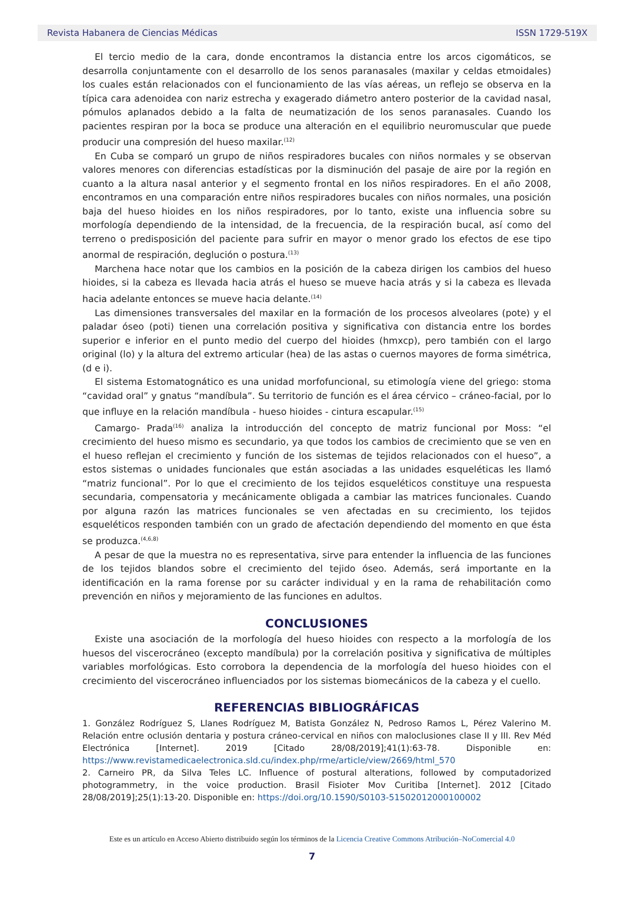Revista Habanera de Ciencias Médicas ISSN 1729-519X
El tercio medio de la cara, donde encontramos la distancia entre los arcos cigomáticos, se desarrolla conjuntamente con el desarrollo de los senos paranasales (maxilar y celdas etmoidales) los cuales están relacionados con el funcionamiento de las vías aéreas, un reflejo se observa en la típica cara adenoidea con nariz estrecha y exagerado diámetro antero posterior de la cavidad nasal, pómulos aplanados debido a la falta de neumatización de los senos paranasales. Cuando los pacientes respiran por la boca se produce una alteración en el equilibrio neuromuscular que puede producir una compresión del hueso maxilar.<sup>(12)</sup>
En Cuba se comparó un grupo de niños respiradores bucales con niños normales y se observan valores menores con diferencias estadísticas por la disminución del pasaje de aire por la región en cuanto a la altura nasal anterior y el segmento frontal en los niños respiradores. En el año 2008, encontramos en una comparación entre niños respiradores bucales con niños normales, una posición baja del hueso hioides en los niños respiradores, por lo tanto, existe una influencia sobre su morfología dependiendo de la intensidad, de la frecuencia, de la respiración bucal, así como del terreno o predisposición del paciente para sufrir en mayor o menor grado los efectos de ese tipo anormal de respiración, deglución o postura.<sup>(13)</sup>
Marchena hace notar que los cambios en la posición de la cabeza dirigen los cambios del hueso hioides, si la cabeza es llevada hacia atrás el hueso se mueve hacia atrás y si la cabeza es llevada hacia adelante entonces se mueve hacia delante.<sup>(14)</sup>
Las dimensiones transversales del maxilar en la formación de los procesos alveolares (pote) y el paladar óseo (poti) tienen una correlación positiva y significativa con distancia entre los bordes superior e inferior en el punto medio del cuerpo del hioides (hmxcp), pero también con el largo original (lo) y la altura del extremo articular (hea) de las astas o cuernos mayores de forma simétrica, (d e i).
El sistema Estomatognático es una unidad morfofuncional, su etimología viene del griego: stoma “cavidad oral” y gnatus “mandíbula”. Su territorio de función es el área cérvico – cráneo-facial, por lo que influye en la relación mandíbula - hueso hioides - cintura escapular.<sup>(15)</sup>
Camargo- Prada<sup>(16)</sup> analiza la introducción del concepto de matriz funcional por Moss: “el crecimiento del hueso mismo es secundario, ya que todos los cambios de crecimiento que se ven en el hueso reflejan el crecimiento y función de los sistemas de tejidos relacionados con el hueso”, a estos sistemas o unidades funcionales que están asociadas a las unidades esqueléticas les llamó “matriz funcional”. Por lo que el crecimiento de los tejidos esqueléticos constituye una respuesta secundaria, compensatoria y mecánicamente obligada a cambiar las matrices funcionales. Cuando por alguna razón las matrices funcionales se ven afectadas en su crecimiento, los tejidos esqueléticos responden también con un grado de afectación dependiendo del momento en que ésta se produzca.<sup>(4,6,8)</sup>
A pesar de que la muestra no es representativa, sirve para entender la influencia de las funciones de los tejidos blandos sobre el crecimiento del tejido óseo. Además, será importante en la identificación en la rama forense por su carácter individual y en la rama de rehabilitación como prevención en niños y mejoramiento de las funciones en adultos.
CONCLUSIONES
Existe una asociación de la morfología del hueso hioides con respecto a la morfología de los huesos del viscerocráneo (excepto mandíbula) por la correlación positiva y significativa de múltiples variables morfológicas. Esto corrobora la dependencia de la morfología del hueso hioides con el crecimiento del viscerocráneo influenciados por los sistemas biomecánicos de la cabeza y el cuello.
REFERENCIAS BIBLIOGRÁFICAS
1. González Rodríguez S, Llanes Rodríguez M, Batista González N, Pedroso Ramos L, Pérez Valerino M. Relación entre oclusión dentaria y postura cráneo-cervical en niños con maloclusiones clase II y III. Rev Méd Electrónica [Internet]. 2019 [Citado 28/08/2019];41(1):63-78. Disponible en: https://www.revistamedicaelectronica.sld.cu/index.php/rme/article/view/2669/html_570
2. Carneiro PR, da Silva Teles LC. Influence of postural alterations, followed by computadorized photogrammetry, in the voice production. Brasil Fisioter Mov Curitiba [Internet]. 2012 [Citado 28/08/2019];25(1):13-20. Disponible en: https://doi.org/10.1590/S0103-51502012000100002
Este es un artículo en Acceso Abierto distribuido según los términos de la Licencia Creative Commons Atribución–NoComercial 4.0
7